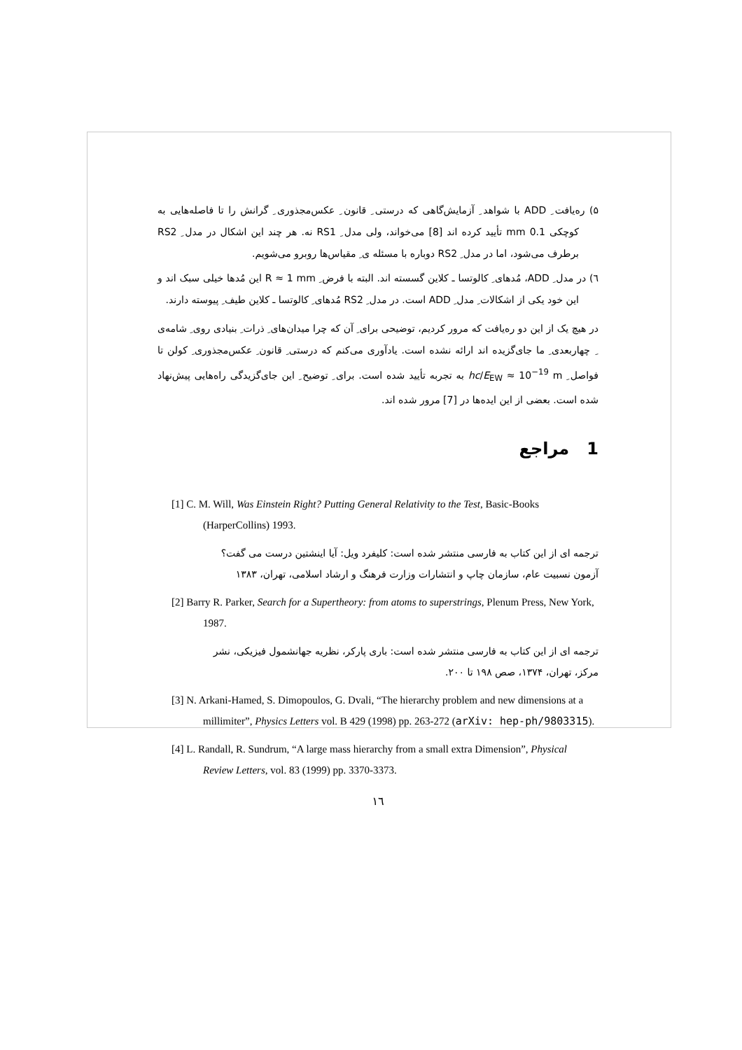۵) ره‌یافت ِ ADD با شواهد ِ آزمایش‌گاهی که درستی ِ قانون ِ عکس‌مجذوری ِ گرانش را تا فاصله‌هایی به کوچکی 0.1 mm تأیید کرده اند [8] می‌خواند، ولی مدل ِ RS1 نه. هر چند این اشکال در مدل ِ RS2 برطرف می‌شود، اما در مدل ِ RS2 دوباره با مسئله ی ِ مقیاس‌ها روبرو می‌شویم.
٦) در مدل ِ ADD، مُدهای ِ کالوتسا ـ کلاین گسسته اند. البته با فرض ِ R ≈ 1 mm این مُدها خیلی سبک اند و این خود یکی از اشکالات ِ مدل ِ ADD است. در مدل ِ RS2 مُدهای ِ کالوتسا ـ کلاین طیف ِ پیوسته دارند.
در هیچ یک از این دو ره‌یافت که مرور کردیم، توضیحی برای ِ آن که چرا میدان‌های ِ ذرات ِ بنیادی روی ِ شامه‌ی ِ چهاربعدی ِ ما جای‌گزیده اند ارائه نشده است. یادآوری می‌کنم که درستی ِ قانون ِ عکس‌مجذوری ِ کولن تا فواصل ِ hc/E<sub>EW</sub> ≈ 10<sup>−19</sup> m به تجربه تأیید شده است. برای ِ توضیح ِ این جای‌گزیدگی راه‌هایی پیش‌نهاد شده است. بعضی از این ایده‌ها در [7] مرور شده اند.
1 مراجع
[1] C. M. Will, Was Einstein Right? Putting General Relativity to the Test, Basic-Books (HarperCollins) 1993.
ترجمه ای از این کتاب به فارسی منتشر شده است: کلیفرد ویل: آیا اینشتین درست می گفت؟ آزمون نسبیت عام، سازمان چاپ و انتشارات وزارت فرهنگ و ارشاد اسلامی، تهران، ۱۳۸۳
[2] Barry R. Parker, Search for a Supertheory: from atoms to superstrings, Plenum Press, New York, 1987.
ترجمه ای از این کتاب به فارسی منتشر شده است: باری پارکر، نظریه جهانشمول فیزیکی، نشر مرکز، تهران، ۱۳۷۴، صص ۱۹۸ تا ۲۰۰.
[3] N. Arkani-Hamed, S. Dimopoulos, G. Dvali, “The hierarchy problem and new dimensions at a millimiter”, Physics Letters vol. B 429 (1998) pp. 263-272 (arXiv: hep-ph/9803315).
[4] L. Randall, R. Sundrum, “A large mass hierarchy from a small extra Dimension”, Physical Review Letters, vol. 83 (1999) pp. 3370-3373.
۱٦